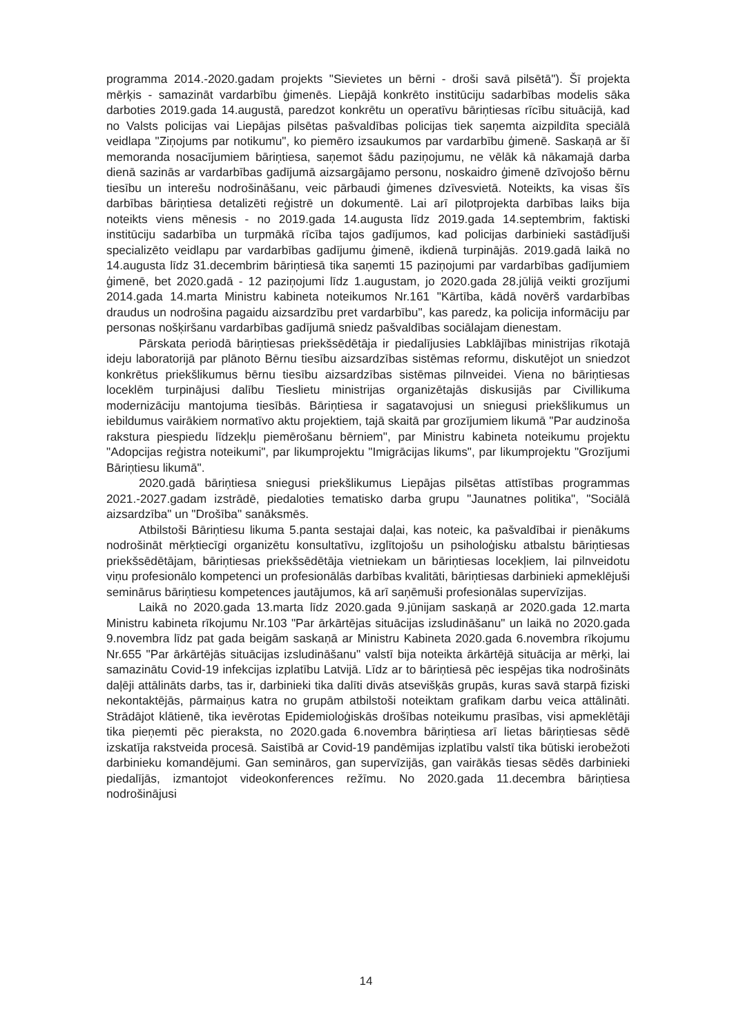programma 2014.-2020.gadam projekts "Sievietes un bērni - droši savā pilsētā"). Šī projekta mērķis - samazināt vardarbību ģimenēs. Liepājā konkrēto institūciju sadarbības modelis sāka darboties 2019.gada 14.augustā, paredzot konkrētu un operatīvu bāriņtiesas rīcību situācijā, kad no Valsts policijas vai Liepājas pilsētas pašvaldības policijas tiek saņemta aizpildīta speciālā veidlapa "Ziņojums par notikumu", ko piemēro izsaukumos par vardarbību ģimenē. Saskaņā ar šī memoranda nosacījumiem bāriņtiesa, saņemot šādu paziņojumu, ne vēlāk kā nākamajā darba dienā sazinās ar vardarbības gadījumā aizsargājamo personu, noskaidro ģimenē dzīvojošo bērnu tiesību un interešu nodrošināšanu, veic pārbaudi ģimenes dzīvesvietā. Noteikts, ka visas šīs darbības bāriņtiesa detalizēti reģistrē un dokumentē. Lai arī pilotprojekta darbības laiks bija noteikts viens mēnesis - no 2019.gada 14.augusta līdz 2019.gada 14.septembrim, faktiski institūciju sadarbība un turpmākā rīcība tajos gadījumos, kad policijas darbinieki sastādījuši specializēto veidlapu par vardarbības gadījumu ģimenē, ikdienā turpinājās. 2019.gadā laikā no 14.augusta līdz 31.decembrim bāriņtiesā tika saņemti 15 paziņojumi par vardarbības gadījumiem ģimenē, bet 2020.gadā - 12 paziņojumi līdz 1.augustam, jo 2020.gada 28.jūlijā veikti grozījumi 2014.gada 14.marta Ministru kabineta noteikumos Nr.161 "Kārtība, kādā novērš vardarbības draudus un nodrošina pagaidu aizsardzību pret vardarbību", kas paredz, ka policija informāciju par personas nošķiršanu vardarbības gadījumā sniedz pašvaldības sociālajam dienestam.
Pārskata periodā bāriņtiesas priekšsēdētāja ir piedalījusies Labklājības ministrijas rīkotajā ideju laboratorijā par plānoto Bērnu tiesību aizsardzības sistēmas reformu, diskutējot un sniedzot konkrētus priekšlikumus bērnu tiesību aizsardzības sistēmas pilnveidei. Viena no bāriņtiesas loceklēm turpinājusi dalību Tieslietu ministrijas organizētajās diskusijās par Civillikuma modernizāciju mantojuma tiesībās. Bāriņtiesa ir sagatavojusi un sniegusi priekšlikumus un iebildumus vairākiem normatīvo aktu projektiem, tajā skaitā par grozījumiem likumā "Par audzinoša rakstura piespiedu līdzekļu piemērošanu bērniem", par Ministru kabineta noteikumu projektu "Adopcijas reģistra noteikumi", par likumprojektu "Imigrācijas likums", par likumprojektu "Grozījumi Bāriņtiesu likumā".
2020.gadā bāriņtiesa sniegusi priekšlikumus Liepājas pilsētas attīstības programmas 2021.-2027.gadam izstrādē, piedaloties tematisko darba grupu "Jaunatnes politika", "Sociālā aizsardzība" un "Drošība" sanāksmēs.
Atbilstoši Bāriņtiesu likuma 5.panta sestajai daļai, kas noteic, ka pašvaldībai ir pienākums nodrošināt mērķtiecīgi organizētu konsultatīvu, izglītojošu un psiholoģisku atbalstu bāriņtiesas priekšsēdētājam, bāriņtiesas priekšsēdētāja vietniekam un bāriņtiesas locekļiem, lai pilnveidotu viņu profesionālo kompetenci un profesionālās darbības kvalitāti, bāriņtiesas darbinieki apmeklējuši seminārus bāriņtiesu kompetences jautājumos, kā arī saņēmuši profesionālas supervīzijas.
Laikā no 2020.gada 13.marta līdz 2020.gada 9.jūnijam saskaņā ar 2020.gada 12.marta Ministru kabineta rīkojumu Nr.103 "Par ārkārtējas situācijas izsludināšanu" un laikā no 2020.gada 9.novembra līdz pat gada beigām saskaņā ar Ministru Kabineta 2020.gada 6.novembra rīkojumu Nr.655 "Par ārkārtējās situācijas izsludināšanu" valstī bija noteikta ārkārtējā situācija ar mērķi, lai samazinātu Covid-19 infekcijas izplatību Latvijā. Līdz ar to bāriņtiesā pēc iespējas tika nodrošināts daļēji attālināts darbs, tas ir, darbinieki tika dalīti divās atsevišķās grupās, kuras savā starpā fiziski nekontaktējās, pārmaiņus katra no grupām atbilstoši noteiktam grafikam darbu veica attālināti. Strādājot klātienē, tika ievērotas Epidemioloģiskās drošības noteikumu prasības, visi apmeklētāji tika pieņemti pēc pieraksta, no 2020.gada 6.novembra bāriņtiesa arī lietas bāriņtiesas sēdē izskatīja rakstveida procesā. Saistībā ar Covid-19 pandēmijas izplatību valstī tika būtiski ierobežoti darbinieku komandējumi. Gan semināros, gan supervīzijās, gan vairākās tiesas sēdēs darbinieki piedalījās, izmantojot videokonferences režīmu. No 2020.gada 11.decembra bāriņtiesa nodrošinājusi
14